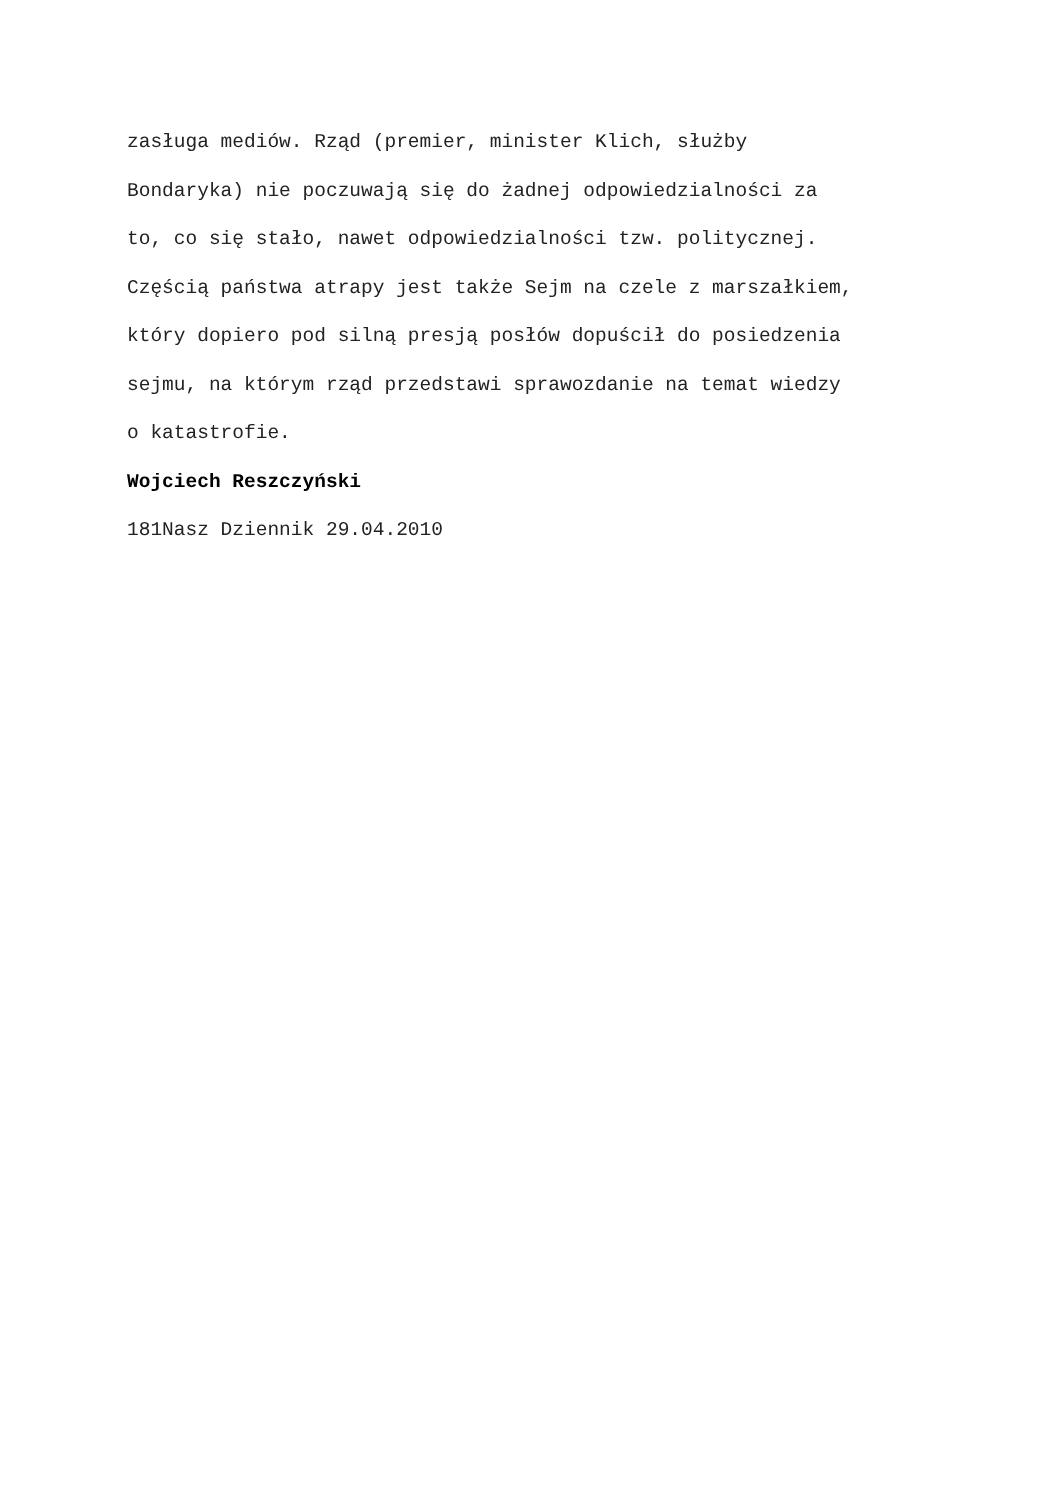zasługa mediów. Rząd (premier, minister Klich, służby
Bondaryka) nie poczuwają się do żadnej odpowiedzialności za
to, co się stało, nawet odpowiedzialności tzw. politycznej.
Częścią państwa atrapy jest także Sejm na czele z marszałkiem,
który dopiero pod silną presją posłów dopuścił do posiedzenia
sejmu, na którym rząd przedstawi sprawozdanie na temat wiedzy
o katastrofie.
Wojciech Reszczyński
181Nasz Dziennik 29.04.2010